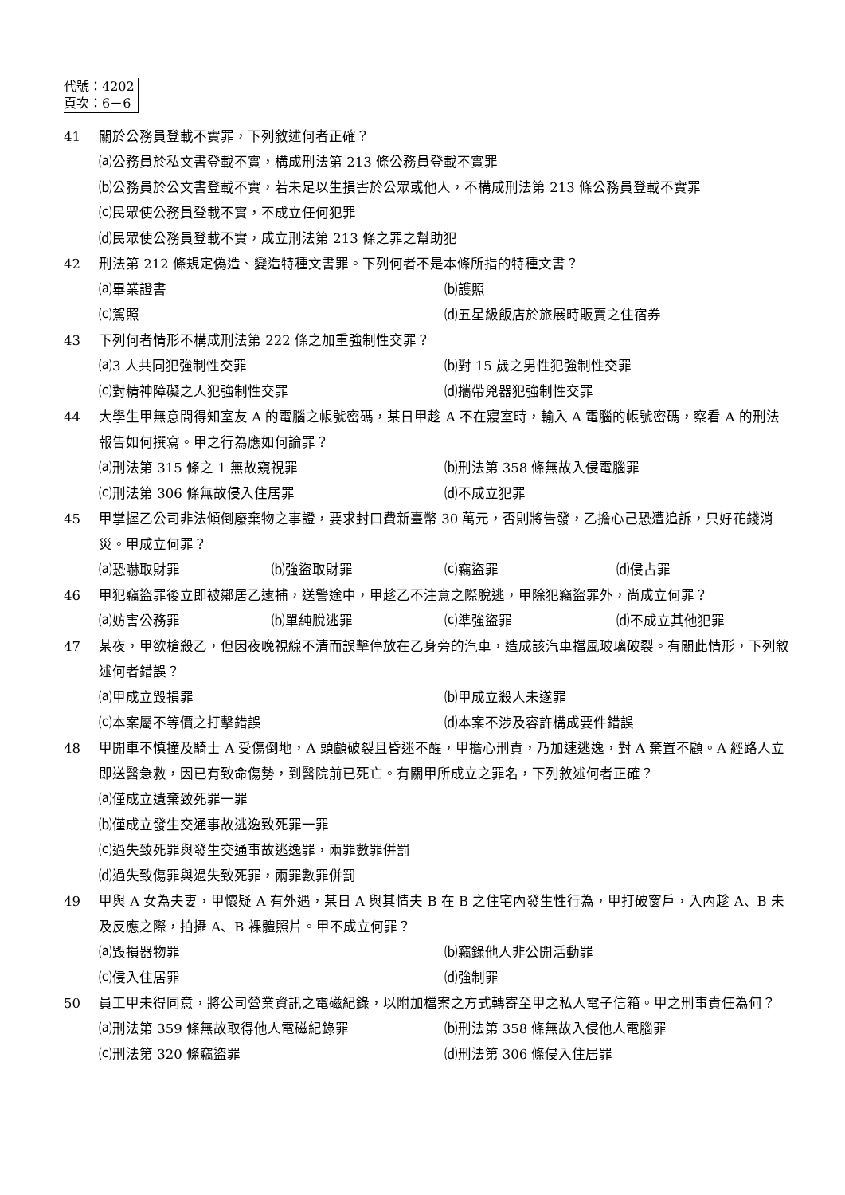代號：4202
頁次：6－6
41 關於公務員登載不實罪，下列敘述何者正確？
⒜公務員於私文書登載不實，構成刑法第 213 條公務員登載不實罪
⒝公務員於公文書登載不實，若未足以生損害於公眾或他人，不構成刑法第 213 條公務員登載不實罪
⒞民眾使公務員登載不實，不成立任何犯罪
⒟民眾使公務員登載不實，成立刑法第 213 條之罪之幫助犯
42 刑法第 212 條規定偽造、變造特種文書罪。下列何者不是本條所指的特種文書？
⒜畢業證書
⒝護照
⒞駕照
⒟五星級飯店於旅展時販賣之住宿券
43 下列何者情形不構成刑法第 222 條之加重強制性交罪？
⒜3 人共同犯強制性交罪
⒝對 15 歲之男性犯強制性交罪
⒞對精神障礙之人犯強制性交罪
⒟攜帶兇器犯強制性交罪
44 大學生甲無意間得知室友 A 的電腦之帳號密碼，某日甲趁 A 不在寢室時，輸入 A 電腦的帳號密碼，察看 A 的刑法報告如何撰寫。甲之行為應如何論罪？
⒜刑法第 315 條之 1 無故窺視罪
⒝刑法第 358 條無故入侵電腦罪
⒞刑法第 306 條無故侵入住居罪
⒟不成立犯罪
45 甲掌握乙公司非法傾倒廢棄物之事證，要求封口費新臺幣 30 萬元，否則將告發，乙擔心己恐遭追訴，只好花錢消災。甲成立何罪？
⒜恐嚇取財罪
⒝強盜取財罪
⒞竊盜罪
⒟侵占罪
46 甲犯竊盜罪後立即被鄰居乙逮捕，送警途中，甲趁乙不注意之際脫逃，甲除犯竊盜罪外，尚成立何罪？
⒜妨害公務罪
⒝單純脫逃罪
⒞準強盜罪
⒟不成立其他犯罪
47 某夜，甲欲槍殺乙，但因夜晚視線不清而誤擊停放在乙身旁的汽車，造成該汽車擋風玻璃破裂。有關此情形，下列敘述何者錯誤？
⒜甲成立毀損罪
⒝甲成立殺人未遂罪
⒞本案屬不等價之打擊錯誤
⒟本案不涉及容許構成要件錯誤
48 甲開車不慎撞及騎士 A 受傷倒地，A 頭顱破裂且昏迷不醒，甲擔心刑責，乃加速逃逸，對 A 棄置不顧。A 經路人立即送醫急救，因已有致命傷勢，到醫院前已死亡。有關甲所成立之罪名，下列敘述何者正確？
⒜僅成立遺棄致死罪一罪
⒝僅成立發生交通事故逃逸致死罪一罪
⒞過失致死罪與發生交通事故逃逸罪，兩罪數罪併罰
⒟過失致傷罪與過失致死罪，兩罪數罪併罰
49 甲與 A 女為夫妻，甲懷疑 A 有外遇，某日 A 與其情夫 B 在 B 之住宅內發生性行為，甲打破窗戶，入內趁 A、B 未及反應之際，拍攝 A、B 裸體照片。甲不成立何罪？
⒜毀損器物罪
⒝竊錄他人非公開活動罪
⒞侵入住居罪
⒟強制罪
50 員工甲未得同意，將公司營業資訊之電磁紀錄，以附加檔案之方式轉寄至甲之私人電子信箱。甲之刑事責任為何？
⒜刑法第 359 條無故取得他人電磁紀錄罪
⒝刑法第 358 條無故入侵他人電腦罪
⒞刑法第 320 條竊盜罪
⒟刑法第 306 條侵入住居罪